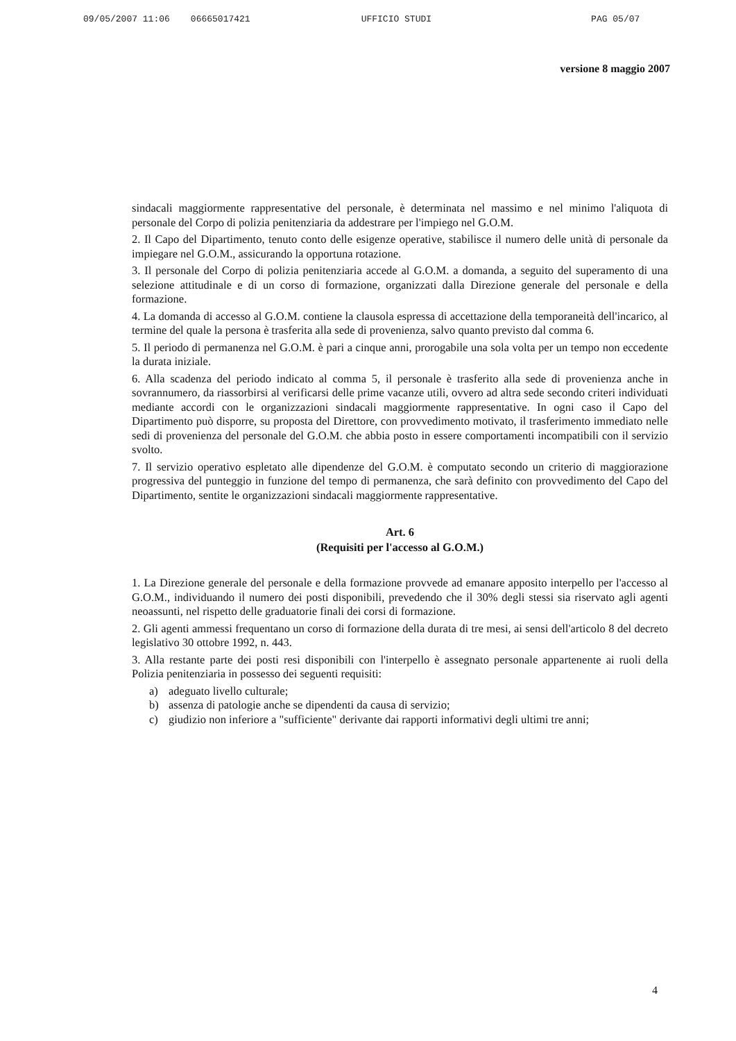09/05/2007 11:06 06665017421 UFFICIO STUDI PAG 05/07
versione 8 maggio 2007
sindacali maggiormente rappresentative del personale, è determinata nel massimo e nel minimo l'aliquota di personale del Corpo di polizia penitenziaria da addestrare per l'impiego nel G.O.M.
2. Il Capo del Dipartimento, tenuto conto delle esigenze operative, stabilisce il numero delle unità di personale da impiegare nel G.O.M., assicurando la opportuna rotazione.
3. Il personale del Corpo di polizia penitenziaria accede al G.O.M. a domanda, a seguito del superamento di una selezione attitudinale e di un corso di formazione, organizzati dalla Direzione generale del personale e della formazione.
4. La domanda di accesso al G.O.M. contiene la clausola espressa di accettazione della temporaneità dell'incarico, al termine del quale la persona è trasferita alla sede di provenienza, salvo quanto previsto dal comma 6.
5. Il periodo di permanenza nel G.O.M. è pari a cinque anni, prorogabile una sola volta per un tempo non eccedente la durata iniziale.
6. Alla scadenza del periodo indicato al comma 5, il personale è trasferito alla sede di provenienza anche in sovrannumero, da riassorbirsi al verificarsi delle prime vacanze utili, ovvero ad altra sede secondo criteri individuati mediante accordi con le organizzazioni sindacali maggiormente rappresentative. In ogni caso il Capo del Dipartimento può disporre, su proposta del Direttore, con provvedimento motivato, il trasferimento immediato nelle sedi di provenienza del personale del G.O.M. che abbia posto in essere comportamenti incompatibili con il servizio svolto.
7. Il servizio operativo espletato alle dipendenze del G.O.M. è computato secondo un criterio di maggiorazione progressiva del punteggio in funzione del tempo di permanenza, che sarà definito con provvedimento del Capo del Dipartimento, sentite le organizzazioni sindacali maggiormente rappresentative.
Art. 6
(Requisiti per l'accesso al G.O.M.)
1. La Direzione generale del personale e della formazione provvede ad emanare apposito interpello per l'accesso al G.O.M., individuando il numero dei posti disponibili, prevedendo che il 30% degli stessi sia riservato agli agenti neoassunti, nel rispetto delle graduatorie finali dei corsi di formazione.
2. Gli agenti ammessi frequentano un corso di formazione della durata di tre mesi, ai sensi dell'articolo 8 del decreto legislativo 30 ottobre 1992, n. 443.
3. Alla restante parte dei posti resi disponibili con l'interpello è assegnato personale appartenente ai ruoli della Polizia penitenziaria in possesso dei seguenti requisiti:
a) adeguato livello culturale;
b) assenza di patologie anche se dipendenti da causa di servizio;
c) giudizio non inferiore a "sufficiente" derivante dai rapporti informativi degli ultimi tre anni;
4